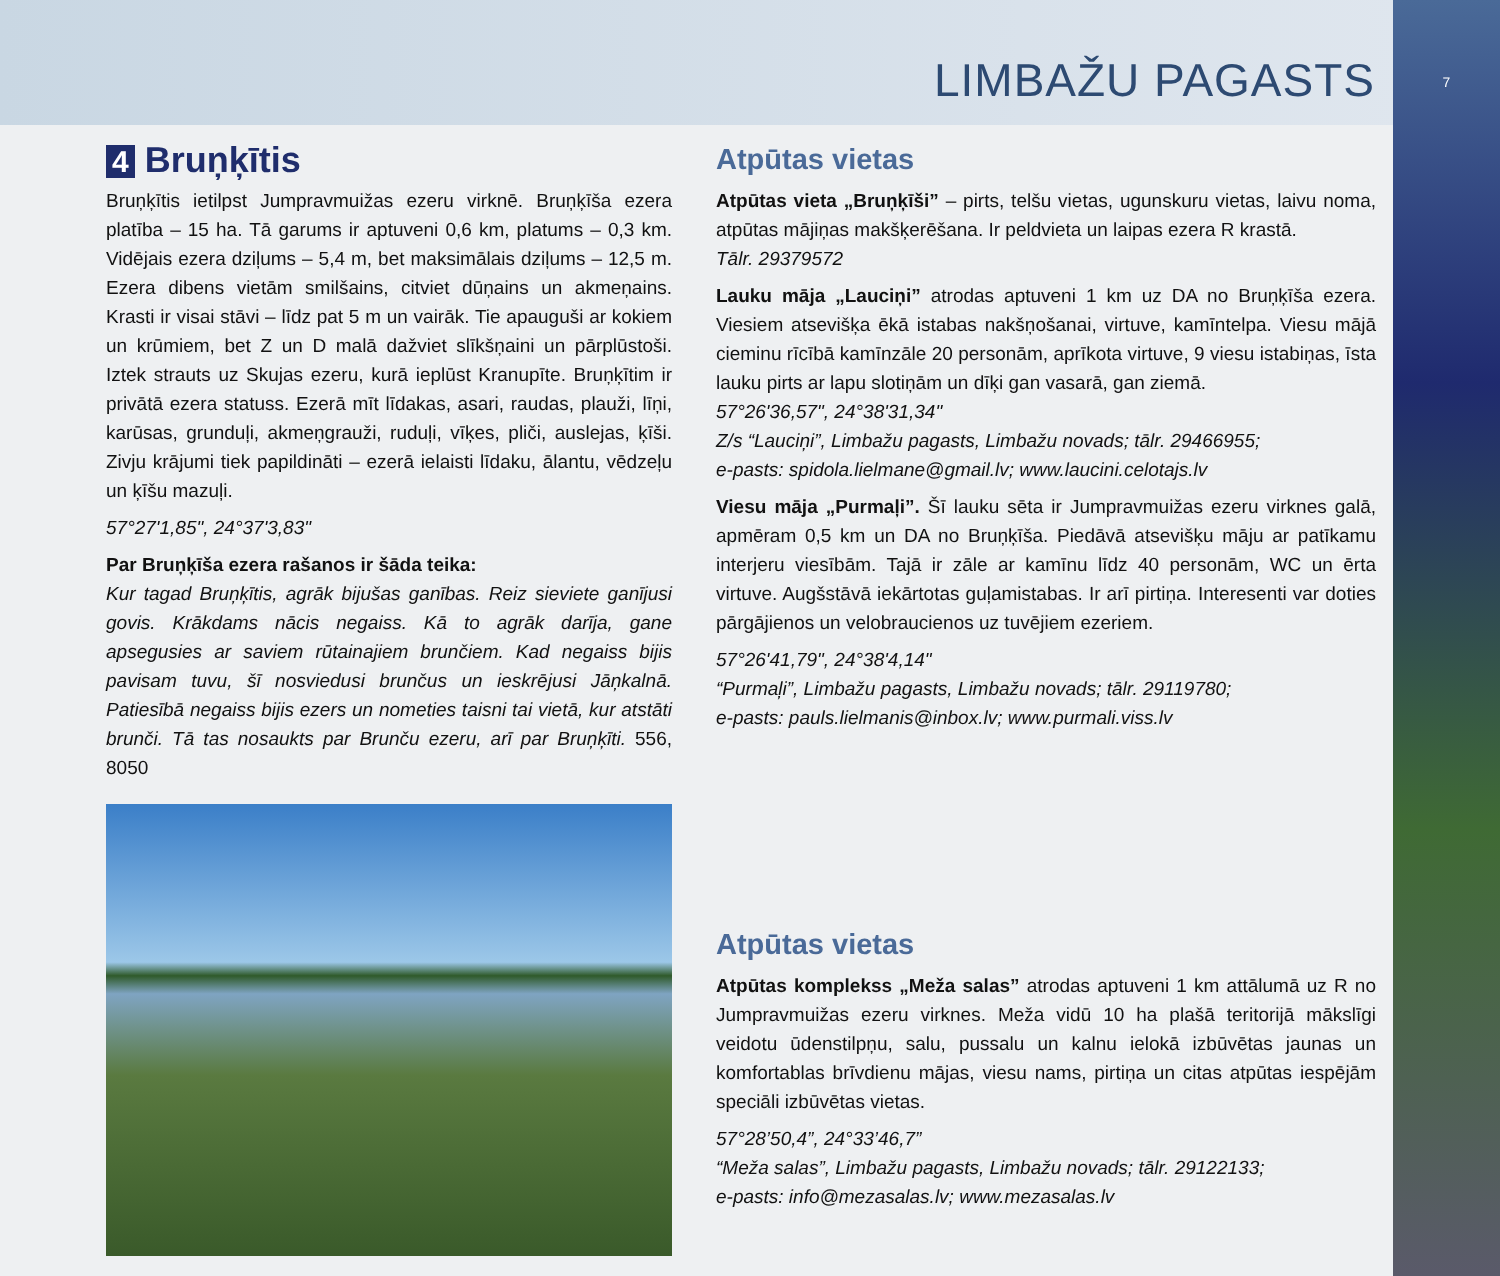7
LIMBAŽU PAGASTS
4 Bruņķītis
Bruņķītis ietilpst Jumpravmuižas ezeru virknē. Bruņķīša ezera platība – 15 ha. Tā garums ir aptuveni 0,6 km, platums – 0,3 km. Vidējais ezera dziļums – 5,4 m, bet maksimālais dziļums – 12,5 m. Ezera dibens vietām smilšains, citviet dūņains un akmeņains. Krasti ir visai stāvi – līdz pat 5 m un vairāk. Tie apauguši ar kokiem un krūmiem, bet Z un D malā dažviet slīkšņaini un pārplūstoši. Iztek strauts uz Skujas ezeru, kurā ieplūst Kranupīte. Bruņķītim ir privātā ezera statuss. Ezerā mīt līdakas, asari, raudas, plauži, līņi, karūsas, grunduļi, akmeņgrauži, ruduļi, vīķes, pliči, auslejas, ķīši. Zivju krājumi tiek papildināti – ezerā ielaisti līdaku, ālantu, vēdzeļu un ķīšu mazuļi.
57°27'1,85", 24°37'3,83"
Par Bruņķīša ezera rašanos ir šāda teika:
Kur tagad Bruņķītis, agrāk bijušas ganības. Reiz sieviete ganījusi govis. Krākdams nācis negaiss. Kā to agrāk darīja, gane apsegusies ar saviem rūtainajiem brunčiem. Kad negaiss bijis pavisam tuvu, šī nosviedusi brunčus un ieskrējusi Jāņkalnā. Patiesībā negaiss bijis ezers un nometies taisni tai vietā, kur atstāti brunči. Tā tas nosaukts par Brunču ezeru, arī par Bruņķīti. 556, 8050
Atpūtas vietas
Atpūtas vieta „Bruņķīši” – pirts, telšu vietas, ugunskuru vietas, laivu noma, atpūtas mājiņas makšķerēšana. Ir peldvieta un laipas ezera R krastā.
Tālr. 29379572
Lauku māja „Lauciņi” atrodas aptuveni 1 km uz DA no Bruņķīša ezera. Viesiem atsevišķa ēkā istabas nakšņošanai, virtuve, kamīntelpa. Viesu mājā cieminu rīcībā kamīnzāle 20 personām, aprīkota virtuve, 9 viesu istabiņas, īsta lauku pirts ar lapu slotiņām un dīķi gan vasarā, gan ziemā.
57°26'36,57", 24°38'31,34"
Z/s “Lauciņi”, Limbažu pagasts, Limbažu novads; tālr. 29466955;
e-pasts: spidola.lielmane@gmail.lv; www.laucini.celotajs.lv
Viesu māja „Purmaļi”. Šī lauku sēta ir Jumpravmuižas ezeru virknes galā, apmēram 0,5 km un DA no Bruņķīša. Piedāvā atsevišķu māju ar patīkamu interjeru viesībām. Tajā ir zāle ar kamīnu līdz 40 personām, WC un ērta virtuve. Augšstāvā iekārtotas guļamistabas. Ir arī pirtiņa. Interesenti var doties pārgājienos un velobraucienos uz tuvējiem ezeriem.
57°26'41,79", 24°38'4,14"
“Purmaļi”, Limbažu pagasts, Limbažu novads; tālr. 29119780;
e-pasts: pauls.lielmanis@inbox.lv; www.purmali.viss.lv
Atpūtas vietas
Atpūtas komplekss „Meža salas” atrodas aptuveni 1 km attālumā uz R no Jumpravmuižas ezeru virknes. Meža vidū 10 ha plašā teritorijā mākslīgi veidotu ūdenstilpņu, salu, pussalu un kalnu ielokā izbūvētas jaunas un komfortablas brīvdienu mājas, viesu nams, pirtiņa un citas atpūtas iespējām speciāli izbūvētas vietas.
57°28’50,4”, 24°33’46,7”
“Meža salas”, Limbažu pagasts, Limbažu novads; tālr. 29122133;
e-pasts: info@mezasalas.lv; www.mezasalas.lv